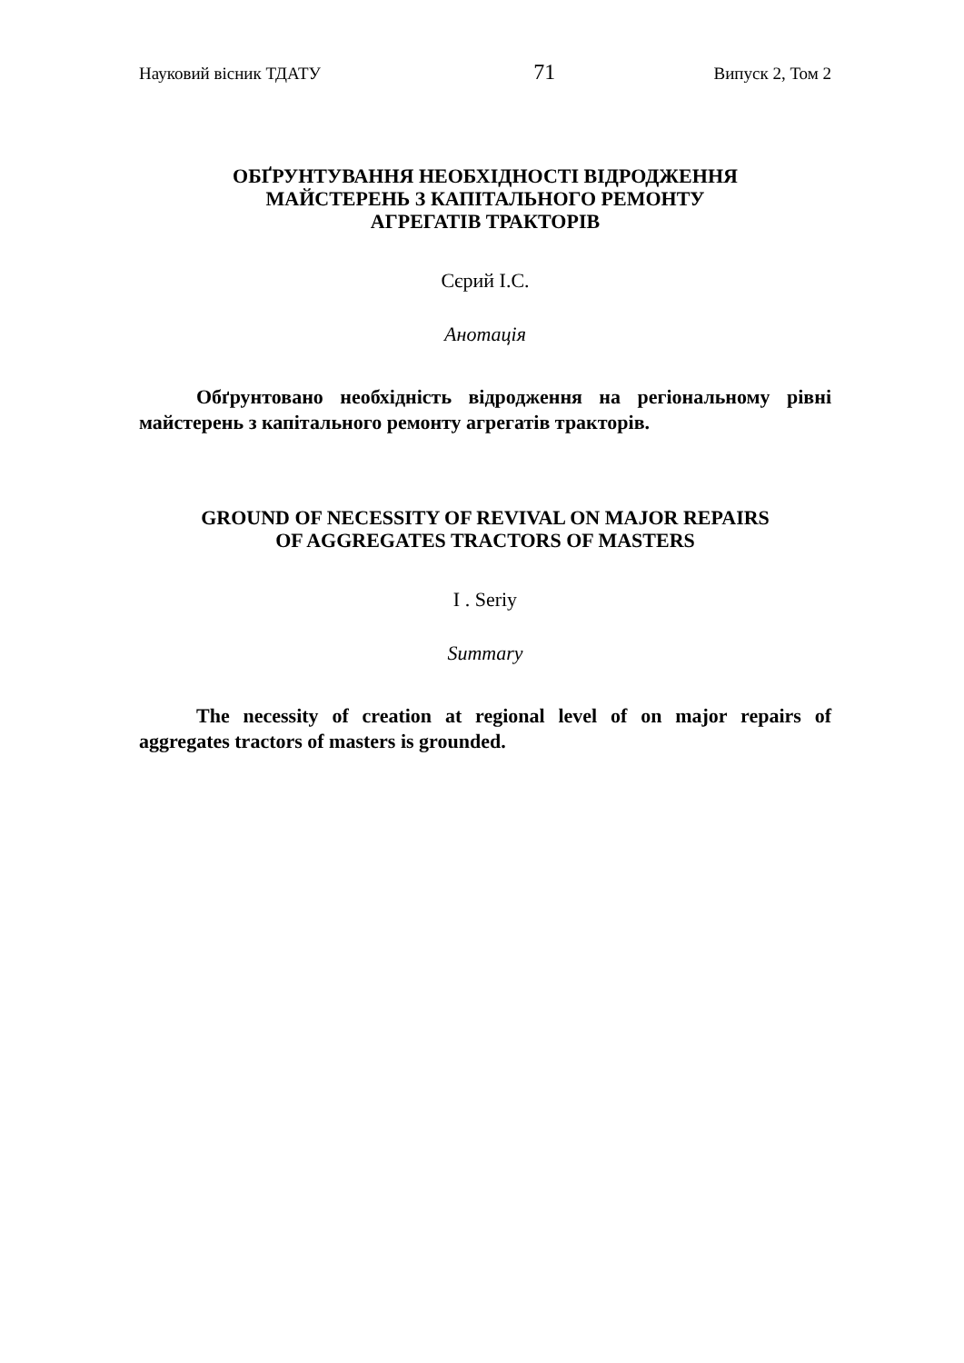Науковий вісник ТДАТУ 71 Випуск 2, Том 2
ОБҐРУНТУВАННЯ НЕОБХІДНОСТІ ВІДРОДЖЕННЯ
МАЙСТЕРЕНЬ З КАПІТАЛЬНОГО РЕМОНТУ
АГРЕГАТІВ ТРАКТОРІВ
Сєрий І.С.
Анотація
Обґрунтовано необхідність відродження на регіональному рівні майстерень з капітального ремонту агрегатів тракторів.
GROUND OF NECESSITY OF REVIVAL ON MAJOR REPAIRS
OF AGGREGATES TRACTORS OF MASTERS
I . Seriy
Summary
The necessity of creation at regional level of on major repairs of aggregates tractors of masters is grounded.